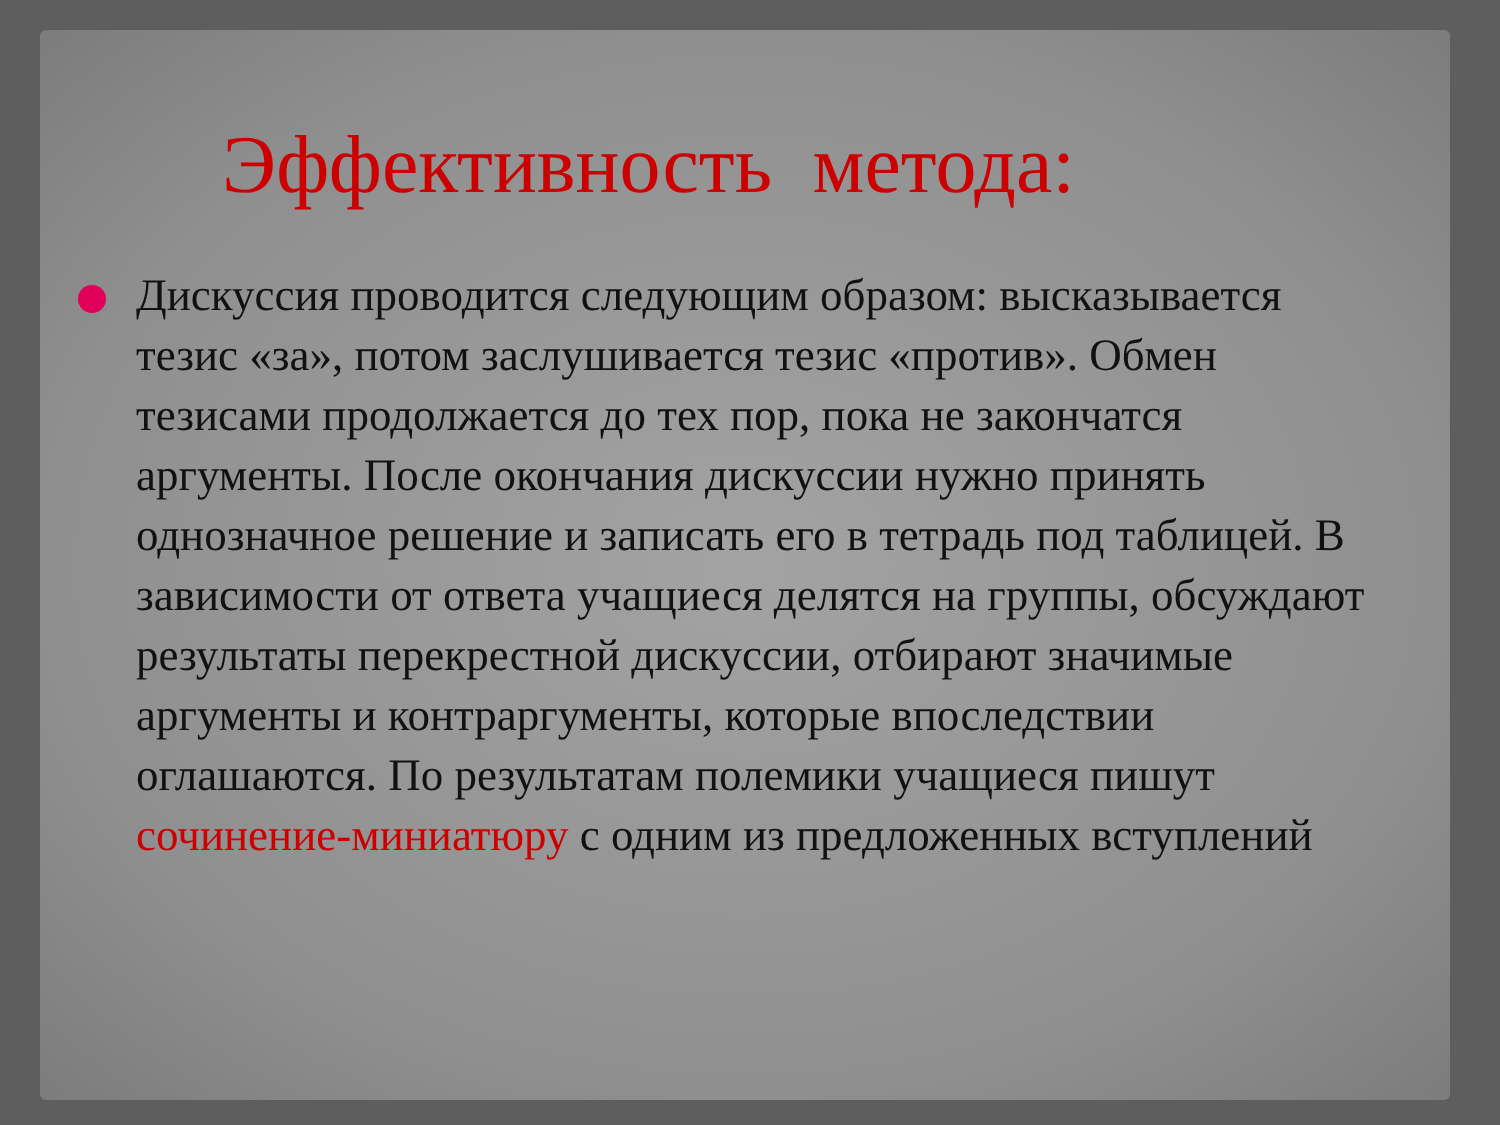Эффективность метода:
Дискуссия проводится следующим образом: высказывается тезис «за», потом заслушивается тезис «против». Обмен тезисами продолжается до тех пор, пока не закончатся аргументы. После окончания дискуссии нужно принять однозначное решение и записать его в тетрадь под таблицей. В зависимости от ответа учащиеся делятся на группы, обсуждают результаты перекрестной дискуссии, отбирают значимые аргументы и контраргументы, которые впоследствии оглашаются. По результатам полемики учащиеся пишут сочинение-миниатюру с одним из предложенных вступлений